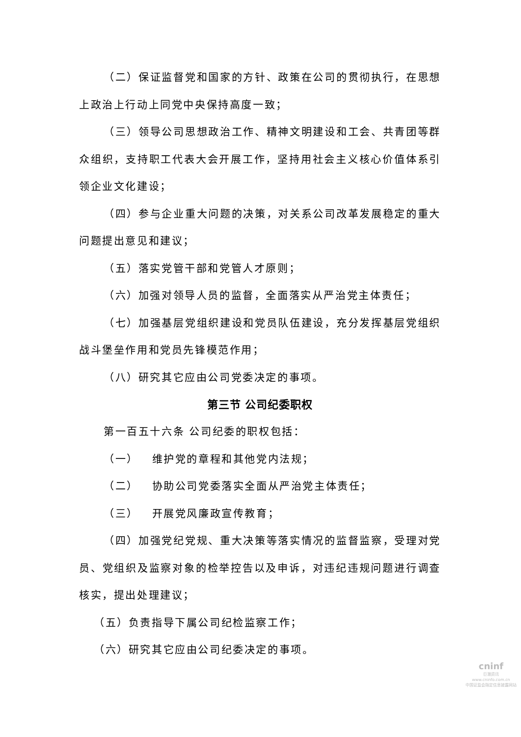（二）保证监督党和国家的方针、政策在公司的贯彻执行，在思想上政治上行动上同党中央保持高度一致；
（三）领导公司思想政治工作、精神文明建设和工会、共青团等群众组织，支持职工代表大会开展工作，坚持用社会主义核心价值体系引领企业文化建设；
（四）参与企业重大问题的决策，对关系公司改革发展稳定的重大问题提出意见和建议；
（五）落实党管干部和党管人才原则；
（六）加强对领导人员的监督，全面落实从严治党主体责任；
（七）加强基层党组织建设和党员队伍建设，充分发挥基层党组织战斗堡垒作用和党员先锋模范作用；
（八）研究其它应由公司党委决定的事项。
第三节 公司纪委职权
第一百五十六条 公司纪委的职权包括：
（一） 维护党的章程和其他党内法规；
（二） 协助公司党委落实全面从严治党主体责任；
（三） 开展党风廉政宣传教育；
（四）加强党纪党规、重大决策等落实情况的监督监察，受理对党员、党组织及监察对象的检举控告以及申诉，对违纪违规问题进行调查核实，提出处理建议；
（五）负责指导下属公司纪检监察工作；
（六）研究其它应由公司纪委决定的事项。
cninf
巨潮资讯
www.cninfo.com.cn
中国证监会指定信息披露网站